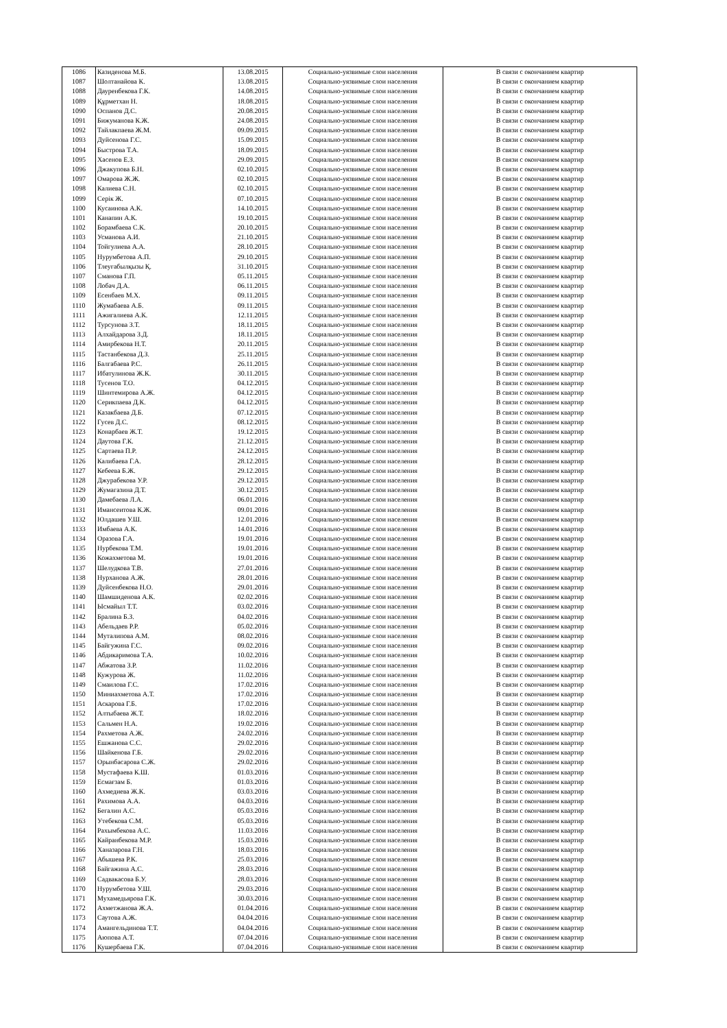| 1086 | Казиденова М.Б. | 13.08.2015 | Социально-уязвимые слои населения | В связи с окончанием квартир |
| 1087 | Шолтанайова К. | 13.08.2015 | Социально-уязвимые слои населения | В связи с окончанием квартир |
| 1088 | Дауренбекова Г.К. | 14.08.2015 | Социально-уязвимые слои населения | В связи с окончанием квартир |
| 1089 | Құрметхан Н. | 18.08.2015 | Социально-уязвимые слои населения | В связи с окончанием квартир |
| 1090 | Оспанов Д.С. | 20.08.2015 | Социально-уязвимые слои населения | В связи с окончанием квартир |
| 1091 | Бижуманова К.Ж. | 24.08.2015 | Социально-уязвимые слои населения | В связи с окончанием квартир |
| 1092 | Тайлакпаева Ж.М. | 09.09.2015 | Социально-уязвимые слои населения | В связи с окончанием квартир |
| 1093 | Дуйсенова Г.С. | 15.09.2015 | Социально-уязвимые слои населения | В связи с окончанием квартир |
| 1094 | Быстрова Т.А. | 18.09.2015 | Социально-уязвимые слои населения | В связи с окончанием квартир |
| 1095 | Хасенов Е.З. | 29.09.2015 | Социально-уязвимые слои населения | В связи с окончанием квартир |
| 1096 | Джакупова Б.Н. | 02.10.2015 | Социально-уязвимые слои населения | В связи с окончанием квартир |
| 1097 | Омарова Ж.Ж. | 02.10.2015 | Социально-уязвимые слои населения | В связи с окончанием квартир |
| 1098 | Калиева С.Н. | 02.10.2015 | Социально-уязвимые слои населения | В связи с окончанием квартир |
| 1099 | Серік Ж. | 07.10.2015 | Социально-уязвимые слои населения | В связи с окончанием квартир |
| 1100 | Кусаинова А.К. | 14.10.2015 | Социально-уязвимые слои населения | В связи с окончанием квартир |
| 1101 | Канапин А.К. | 19.10.2015 | Социально-уязвимые слои населения | В связи с окончанием квартир |
| 1102 | Борамбаева С.К. | 20.10.2015 | Социально-уязвимые слои населения | В связи с окончанием квартир |
| 1103 | Усманова А.И. | 21.10.2015 | Социально-уязвимые слои населения | В связи с окончанием квартир |
| 1104 | Тойгулиева А.А. | 28.10.2015 | Социально-уязвимые слои населения | В связи с окончанием квартир |
| 1105 | Нурумбетова А.П. | 29.10.2015 | Социально-уязвимые слои населения | В связи с окончанием квартир |
| 1106 | Тлеуғабылқызы Қ. | 31.10.2015 | Социально-уязвимые слои населения | В связи с окончанием квартир |
| 1107 | Сманова Г.П. | 05.11.2015 | Социально-уязвимые слои населения | В связи с окончанием квартир |
| 1108 | Лобач Д.А. | 06.11.2015 | Социально-уязвимые слои населения | В связи с окончанием квартир |
| 1109 | Есенбаев М.Х. | 09.11.2015 | Социально-уязвимые слои населения | В связи с окончанием квартир |
| 1110 | Жумабаева А.Б. | 09.11.2015 | Социально-уязвимые слои населения | В связи с окончанием квартир |
| 1111 | Ажигалиева А.К. | 12.11.2015 | Социально-уязвимые слои населения | В связи с окончанием квартир |
| 1112 | Турсунова З.Т. | 18.11.2015 | Социально-уязвимые слои населения | В связи с окончанием квартир |
| 1113 | Алхайдарова З.Д. | 18.11.2015 | Социально-уязвимые слои населения | В связи с окончанием квартир |
| 1114 | Амирбекова Н.Т. | 20.11.2015 | Социально-уязвимые слои населения | В связи с окончанием квартир |
| 1115 | Тастанбекова Д.З. | 25.11.2015 | Социально-уязвимые слои населения | В связи с окончанием квартир |
| 1116 | Балгабаева Р.С. | 26.11.2015 | Социально-уязвимые слои населения | В связи с окончанием квартир |
| 1117 | Ибатулинова Ж.К. | 30.11.2015 | Социально-уязвимые слои населения | В связи с окончанием квартир |
| 1118 | Тусенов Т.О. | 04.12.2015 | Социально-уязвимые слои населения | В связи с окончанием квартир |
| 1119 | Шинтемирова А.Ж. | 04.12.2015 | Социально-уязвимые слои населения | В связи с окончанием квартир |
| 1120 | Серикпаева Д.К. | 04.12.2015 | Социально-уязвимые слои населения | В связи с окончанием квартир |
| 1121 | Казакбаева Д.Б. | 07.12.2015 | Социально-уязвимые слои населения | В связи с окончанием квартир |
| 1122 | Гусев Д.С. | 08.12.2015 | Социально-уязвимые слои населения | В связи с окончанием квартир |
| 1123 | Конарбаев Ж.Т. | 19.12.2015 | Социально-уязвимые слои населения | В связи с окончанием квартир |
| 1124 | Даутова Г.К. | 21.12.2015 | Социально-уязвимые слои населения | В связи с окончанием квартир |
| 1125 | Сартаева П.Р. | 24.12.2015 | Социально-уязвимые слои населения | В связи с окончанием квартир |
| 1126 | Калибаева Г.А. | 28.12.2015 | Социально-уязвимые слои населения | В связи с окончанием квартир |
| 1127 | Кебеева Б.Ж. | 29.12.2015 | Социально-уязвимые слои населения | В связи с окончанием квартир |
| 1128 | Джурабекова У.Р. | 29.12.2015 | Социально-уязвимые слои населения | В связи с окончанием квартир |
| 1129 | Жумагазина Д.Т. | 30.12.2015 | Социально-уязвимые слои населения | В связи с окончанием квартир |
| 1130 | Дамебаева Л.А. | 06.01.2016 | Социально-уязвимые слои населения | В связи с окончанием квартир |
| 1131 | Имансеитова К.Ж. | 09.01.2016 | Социально-уязвимые слои населения | В связи с окончанием квартир |
| 1132 | Юлдашев У.Ш. | 12.01.2016 | Социально-уязвимые слои населения | В связи с окончанием квартир |
| 1133 | Имбаева А.К. | 14.01.2016 | Социально-уязвимые слои населения | В связи с окончанием квартир |
| 1134 | Оразова Г.А. | 19.01.2016 | Социально-уязвимые слои населения | В связи с окончанием квартир |
| 1135 | Нурбекова Т.М. | 19.01.2016 | Социально-уязвимые слои населения | В связи с окончанием квартир |
| 1136 | Кожахметова М. | 19.01.2016 | Социально-уязвимые слои населения | В связи с окончанием квартир |
| 1137 | Шелудкова Т.В. | 27.01.2016 | Социально-уязвимые слои населения | В связи с окончанием квартир |
| 1138 | Нурханова А.Ж. | 28.01.2016 | Социально-уязвимые слои населения | В связи с окончанием квартир |
| 1139 | Дуйсенбекова Н.О. | 29.01.2016 | Социально-уязвимые слои населения | В связи с окончанием квартир |
| 1140 | Шамшиденова А.К. | 02.02.2016 | Социально-уязвимые слои населения | В связи с окончанием квартир |
| 1141 | Ысмайыл Т.Т. | 03.02.2016 | Социально-уязвимые слои населения | В связи с окончанием квартир |
| 1142 | Бралина Б.З. | 04.02.2016 | Социально-уязвимые слои населения | В связи с окончанием квартир |
| 1143 | Абельдаев Р.Р. | 05.02.2016 | Социально-уязвимые слои населения | В связи с окончанием квартир |
| 1144 | Муталипова А.М. | 08.02.2016 | Социально-уязвимые слои населения | В связи с окончанием квартир |
| 1145 | Байгужина Г.С. | 09.02.2016 | Социально-уязвимые слои населения | В связи с окончанием квартир |
| 1146 | Абдикаримова Т.А. | 10.02.2016 | Социально-уязвимые слои населения | В связи с окончанием квартир |
| 1147 | Абжатова З.Р. | 11.02.2016 | Социально-уязвимые слои населения | В связи с окончанием квартир |
| 1148 | Кужурова Ж. | 11.02.2016 | Социально-уязвимые слои населения | В связи с окончанием квартир |
| 1149 | Смаилова Г.С. | 17.02.2016 | Социально-уязвимые слои населения | В связи с окончанием квартир |
| 1150 | Миниахметова А.Т. | 17.02.2016 | Социально-уязвимые слои населения | В связи с окончанием квартир |
| 1151 | Аскарова Г.Б. | 17.02.2016 | Социально-уязвимые слои населения | В связи с окончанием квартир |
| 1152 | Алтыбаева Ж.Т. | 18.02.2016 | Социально-уязвимые слои населения | В связи с окончанием квартир |
| 1153 | Сальмен Н.А. | 19.02.2016 | Социально-уязвимые слои населения | В связи с окончанием квартир |
| 1154 | Рахметова А.Ж. | 24.02.2016 | Социально-уязвимые слои населения | В связи с окончанием квартир |
| 1155 | Ешжанова С.С. | 29.02.2016 | Социально-уязвимые слои населения | В связи с окончанием квартир |
| 1156 | Шайкенова Г.Б. | 29.02.2016 | Социально-уязвимые слои населения | В связи с окончанием квартир |
| 1157 | Орынбасарова С.Ж. | 29.02.2016 | Социально-уязвимые слои населения | В связи с окончанием квартир |
| 1158 | Мустафаева К.Ш. | 01.03.2016 | Социально-уязвимые слои населения | В связи с окончанием квартир |
| 1159 | Есмағзам Б. | 01.03.2016 | Социально-уязвимые слои населения | В связи с окончанием квартир |
| 1160 | Ахмедиева Ж.К. | 03.03.2016 | Социально-уязвимые слои населения | В связи с окончанием квартир |
| 1161 | Рахимова А.А. | 04.03.2016 | Социально-уязвимые слои населения | В связи с окончанием квартир |
| 1162 | Бегалин А.С. | 05.03.2016 | Социально-уязвимые слои населения | В связи с окончанием квартир |
| 1163 | Утебекова С.М. | 05.03.2016 | Социально-уязвимые слои населения | В связи с окончанием квартир |
| 1164 | Рахымбекова А.С. | 11.03.2016 | Социально-уязвимые слои населения | В связи с окончанием квартир |
| 1165 | Кайранбекова М.Р. | 15.03.2016 | Социально-уязвимые слои населения | В связи с окончанием квартир |
| 1166 | Ханазарова Г.Н. | 18.03.2016 | Социально-уязвимые слои населения | В связи с окончанием квартир |
| 1167 | Абышева Р.К. | 25.03.2016 | Социально-уязвимые слои населения | В связи с окончанием квартир |
| 1168 | Байгажина А.С. | 28.03.2016 | Социально-уязвимые слои населения | В связи с окончанием квартир |
| 1169 | Садвакасова Б.У. | 28.03.2016 | Социально-уязвимые слои населения | В связи с окончанием квартир |
| 1170 | Нурумбетова У.Ш. | 29.03.2016 | Социально-уязвимые слои населения | В связи с окончанием квартир |
| 1171 | Мухамедьярова Г.К. | 30.03.2016 | Социально-уязвимые слои населения | В связи с окончанием квартир |
| 1172 | Ахметжанова Ж.А. | 01.04.2016 | Социально-уязвимые слои населения | В связи с окончанием квартир |
| 1173 | Саутова А.Ж. | 04.04.2016 | Социально-уязвимые слои населения | В связи с окончанием квартир |
| 1174 | Амангельдинова Т.Т. | 04.04.2016 | Социально-уязвимые слои населения | В связи с окончанием квартир |
| 1175 | Аюпова А.Т. | 07.04.2016 | Социально-уязвимые слои населения | В связи с окончанием квартир |
| 1176 | Кушербаева Г.К. | 07.04.2016 | Социально-уязвимые слои населения | В связи с окончанием квартир |